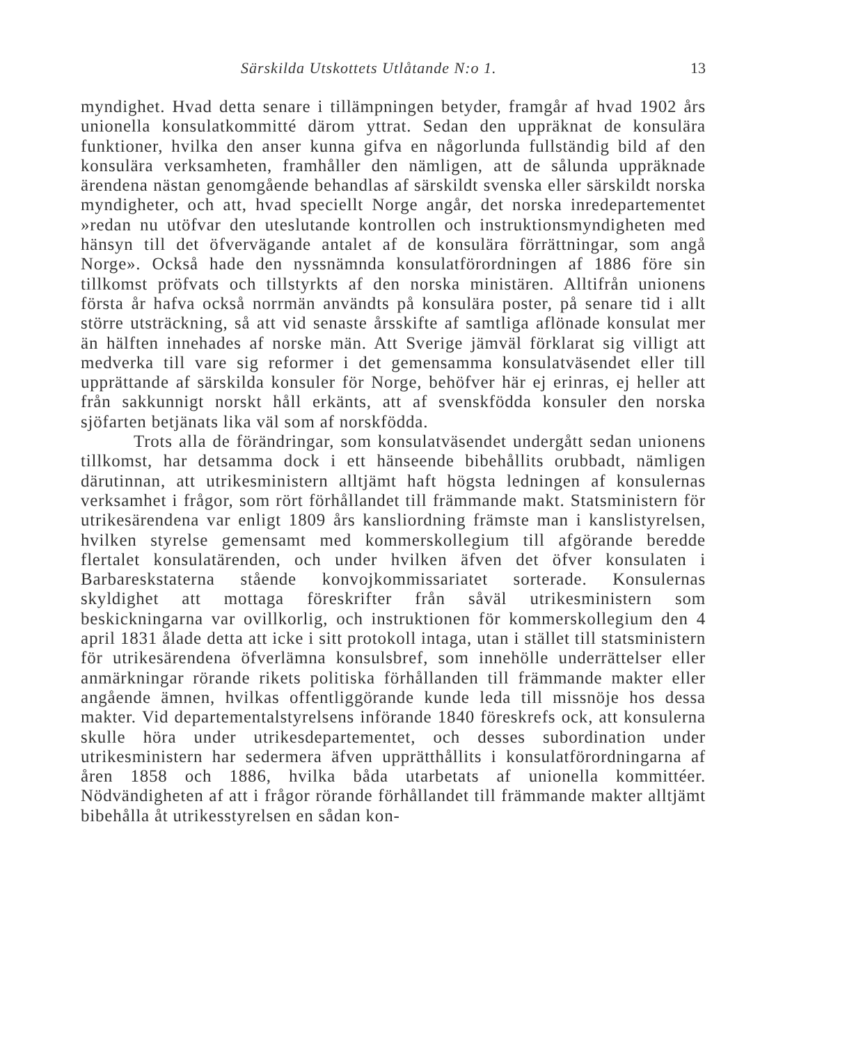Särskilda Utskottets Utlåtande N:o 1. 13
myndighet. Hvad detta senare i tillämpningen betyder, framgår af hvad 1902 års unionella konsulatkommitté därom yttrat. Sedan den uppräknat de konsulära funktioner, hvilka den anser kunna gifva en någorlunda fullständig bild af den konsulära verksamheten, framhåller den nämligen, att de sålunda uppräknade ärendena nästan genomgående behandlas af särskildt svenska eller särskildt norska myndigheter, och att, hvad speciellt Norge angår, det norska inredepartementet »redan nu utöfvar den uteslutande kontrollen och instruktionsmyndigheten med hänsyn till det öfvervägande antalet af de konsulära förrättningar, som angå Norge». Också hade den nyssnämnda konsulatförordningen af 1886 före sin tillkomst pröfvats och tillstyrkts af den norska ministären. Alltifrån unionens första år hafva också norrmän användts på konsulära poster, på senare tid i allt större utsträckning, så att vid senaste årsskifte af samtliga aflönade konsulat mer än hälften innehades af norske män. Att Sverige jämväl förklarat sig villigt att medverka till vare sig reformer i det gemensamma konsulatväsendet eller till upprättande af särskilda konsuler för Norge, behöfver här ej erinras, ej heller att från sakkunnigt norskt håll erkänts, att af svenskfödda konsuler den norska sjöfarten betjänats lika väl som af norskfödda.
Trots alla de förändringar, som konsulatväsendet undergått sedan unionens tillkomst, har detsamma dock i ett hänseende bibehållits orubbadt, nämligen därutinnan, att utrikesministern alltjämt haft högsta ledningen af konsulernas verksamhet i frågor, som rört förhållandet till främmande makt. Statsministern för utrikesärendena var enligt 1809 års kansliordning främste man i kanslistyrelsen, hvilken styrelse gemensamt med kommerskollegium till afgörande beredde flertalet konsulatärenden, och under hvilken äfven det öfver konsulaten i Barbareskstaterna stående konvojkommissariatet sorterade. Konsulernas skyldighet att mottaga föreskrifter från såväl utrikesministern som beskickningarna var ovillkorlig, och instruktionen för kommerskollegium den 4 april 1831 ålade detta att icke i sitt protokoll intaga, utan i stället till statsministern för utrikesärendena öfverlämna konsulsbref, som innehölle underrättelser eller anmärkningar rörande rikets politiska förhållanden till främmande makter eller angående ämnen, hvilkas offentliggörande kunde leda till missnöje hos dessa makter. Vid departementalstyrelsens införande 1840 föreskrefs ock, att konsulerna skulle höra under utrikesdepartementet, och desses subordination under utrikesministern har sedermera äfven upprätthållits i konsulatförordningarna af åren 1858 och 1886, hvilka båda utarbetats af unionella kommittéer. Nödvändigheten af att i frågor rörande förhållandet till främmande makter alltjämt bibehålla åt utrikesstyrelsen en sådan kon-